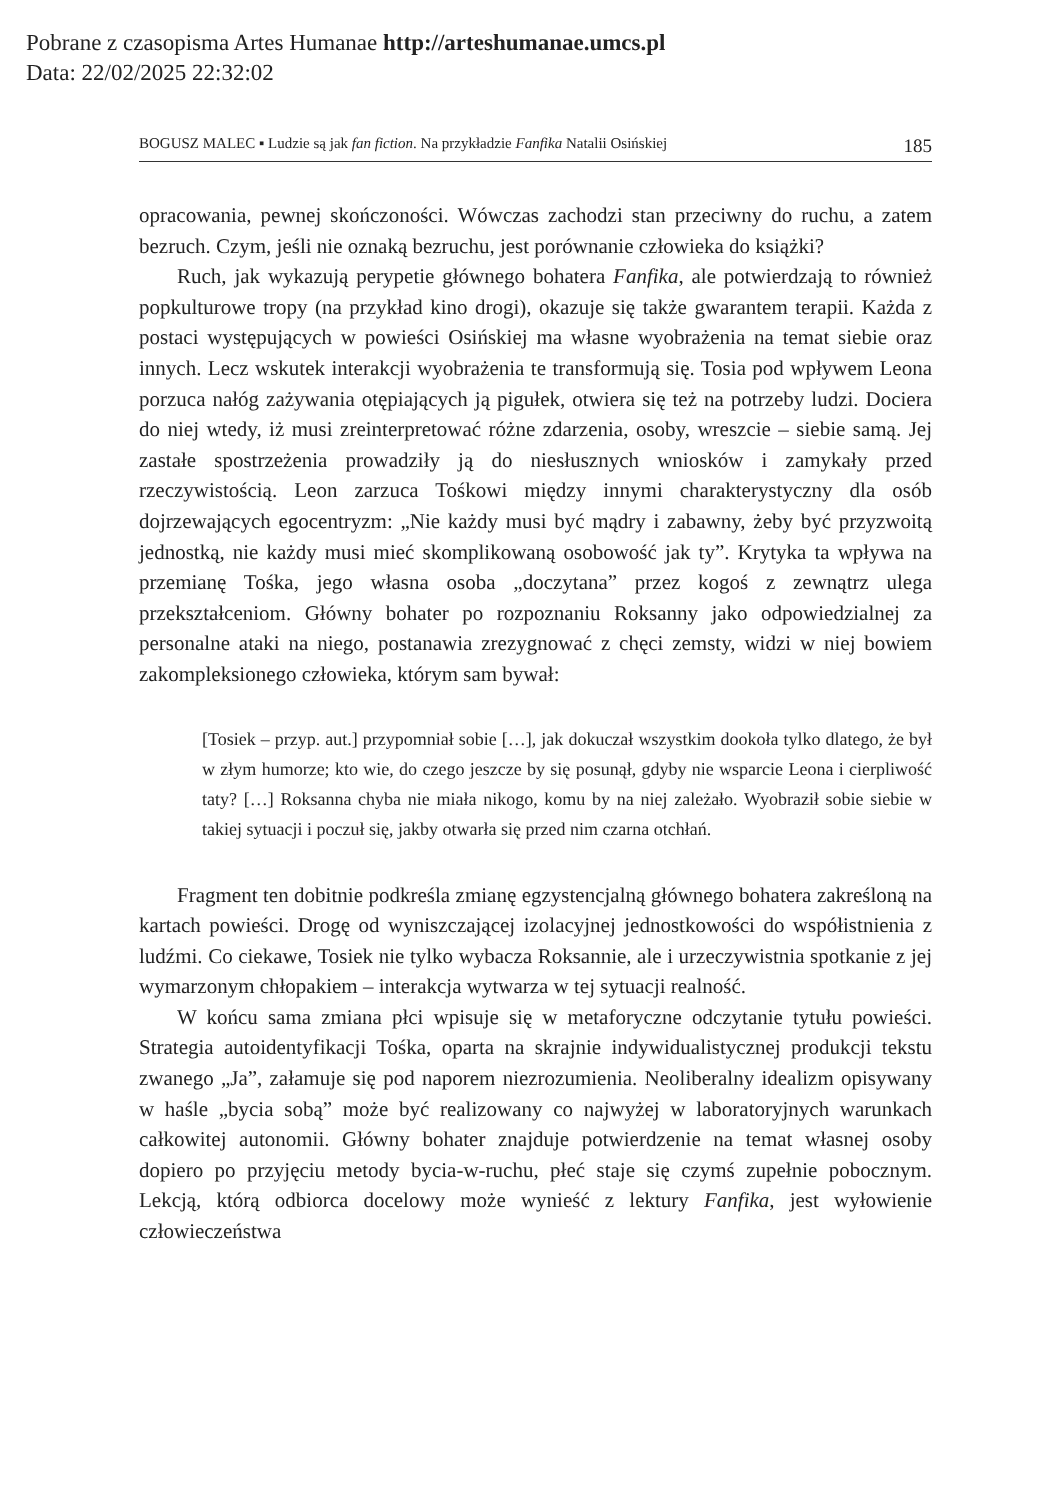Pobrane z czasopisma Artes Humanae http://arteshumanae.umcs.pl
Data: 22/02/2025 22:32:02
BOGUSZ MALEC ▪ Ludzie są jak fan fiction. Na przykładzie Fanfika Natalii Osińskiej 185
opracowania, pewnej skończoności. Wówczas zachodzi stan przeciwny do ruchu, a zatem bezruch. Czym, jeśli nie oznaką bezruchu, jest porównanie człowieka do książki?
Ruch, jak wykazują perypetie głównego bohatera Fanfika, ale potwierdzają to również popkulturowe tropy (na przykład kino drogi), okazuje się także gwarantem terapii. Każda z postaci występujących w powieści Osińskiej ma własne wyobrażenia na temat siebie oraz innych. Lecz wskutek interakcji wyobrażenia te transformują się. Tosia pod wpływem Leona porzuca nałóg zażywania otępiających ją pigułek, otwiera się też na potrzeby ludzi. Dociera do niej wtedy, iż musi zreinterpretować różne zdarzenia, osoby, wreszcie – siebie samą. Jej zastałe spostrzeżenia prowadziły ją do niesłusznych wniosków i zamykały przed rzeczywistością. Leon zarzuca Tośkowi między innymi charakterystyczny dla osób dojrzewających egocentryzm: „Nie każdy musi być mądry i zabawny, żeby być przyzwoitą jednostką, nie każdy musi mieć skomplikowaną osobowość jak ty”. Krytyka ta wpływa na przemianę Tośka, jego własna osoba „doczytana” przez kogoś z zewnątrz ulega przekształceniom. Główny bohater po rozpoznaniu Roksanny jako odpowiedzialnej za personalne ataki na niego, postanawia zrezygnować z chęci zemsty, widzi w niej bowiem zakompleksionego człowieka, którym sam bywał:
[Tosiek – przyp. aut.] przypomniał sobie […], jak dokuczał wszystkim dookoła tylko dlatego, że był w złym humorze; kto wie, do czego jeszcze by się posunął, gdyby nie wsparcie Leona i cierpliwość taty? […] Roksanna chyba nie miała nikogo, komu by na niej zależało. Wyobraził sobie siebie w takiej sytuacji i poczuł się, jakby otwarła się przed nim czarna otchłań.
Fragment ten dobitnie podkreśla zmianę egzystencjalną głównego bohatera zakreśloną na kartach powieści. Drogę od wyniszczającej izolacyjnej jednostkowości do współistnienia z ludźmi. Co ciekawe, Tosiek nie tylko wybacza Roksannie, ale i urzeczywistnia spotkanie z jej wymarzonym chłopakiem – interakcja wytwarza w tej sytuacji realność.
W końcu sama zmiana płci wpisuje się w metaforyczne odczytanie tytułu powieści. Strategia autoidentyfikacji Tośka, oparta na skrajnie indywidualistycznej produkcji tekstu zwanego „Ja”, załamuje się pod naporem niezrozumienia. Neoliberalny idealizm opisywany w haśle „bycia sobą” może być realizowany co najwyżej w laboratoryjnych warunkach całkowitej autonomii. Główny bohater znajduje potwierdzenie na temat własnej osoby dopiero po przyjęciu metody bycia-w-ruchu, płeć staje się czymś zupełnie pobocznym. Lekcją, którą odbiorca docelowy może wynieść z lektury Fanfika, jest wyłowienie człowieczeństwa